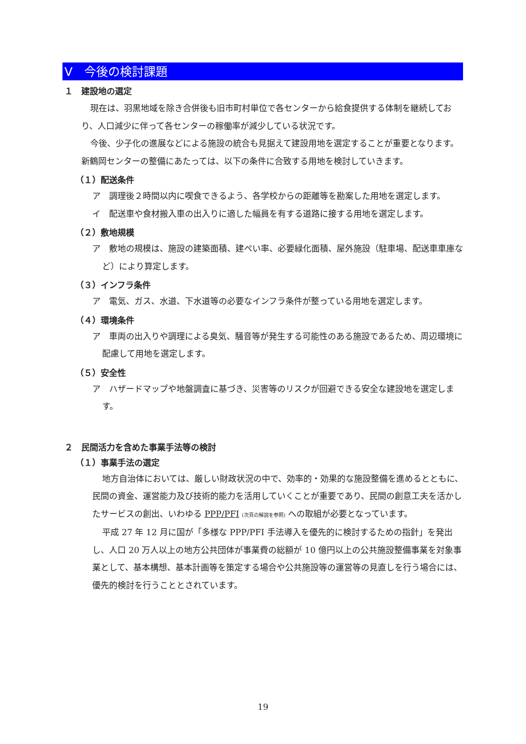Ⅴ　今後の検討課題
１　建設地の選定
現在は、羽黒地域を除き合併後も旧市町村単位で各センターから給食提供する体制を継続しており、人口減少に伴って各センターの稼働率が減少している状況です。
今後、少子化の進展などによる施設の統合も見据えて建設用地を選定することが重要となります。新鶴岡センターの整備にあたっては、以下の条件に合致する用地を検討していきます。
（１）配送条件
ア　調理後２時間以内に喫食できるよう、各学校からの距離等を勘案した用地を選定します。
イ　配送車や食材搬入車の出入りに適した幅員を有する道路に接する用地を選定します。
（２）敷地規模
ア　敷地の規模は、施設の建築面積、建ぺい率、必要緑化面積、屋外施設（駐車場、配送車車庫など）により算定します。
（３）インフラ条件
ア　電気、ガス、水道、下水道等の必要なインフラ条件が整っている用地を選定します。
（４）環境条件
ア　車両の出入りや調理による臭気、騒音等が発生する可能性のある施設であるため、周辺環境に配慮して用地を選定します。
（５）安全性
ア　ハザードマップや地盤調査に基づき、災害等のリスクが回避できる安全な建設地を選定します。
２　民間活力を含めた事業手法等の検討
（１）事業手法の選定
地方自治体においては、厳しい財政状況の中で、効率的・効果的な施設整備を進めるとともに、民間の資金、運営能力及び技術的能力を活用していくことが重要であり、民間の創意工夫を活かしたサービスの創出、いわゆる PPP/PFI (次頁の解説を参照) への取組が必要となっています。
平成 27 年 12 月に国が「多様な PPP/PFI 手法導入を優先的に検討するための指針」を発出し、人口 20 万人以上の地方公共団体が事業費の総額が 10 億円以上の公共施設整備事業を対象事業として、基本構想、基本計画等を策定する場合や公共施設等の運営等の見直しを行う場合には、優先的検討を行うこととされています。
19